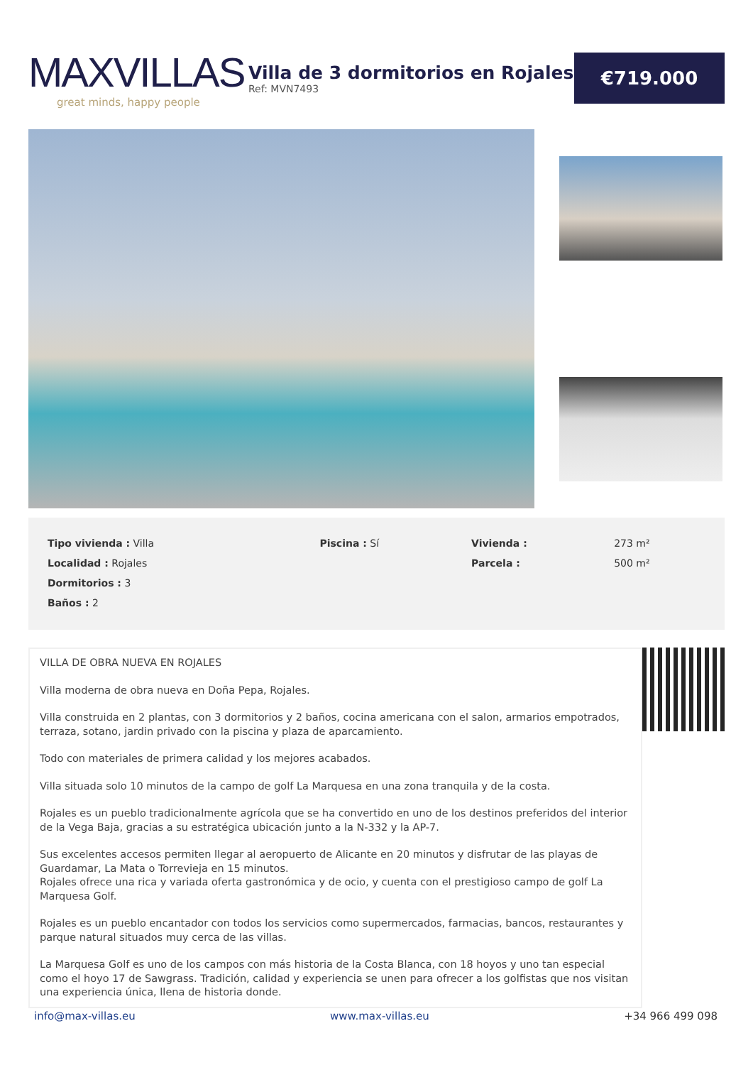MAXVILLAS
great minds, happy people
Villa de 3 dormitorios en Rojales
Ref: MVN7493
€719.000
| Tipo vivienda : Villa | Piscina : Sí | Vivienda : | 273 m² |
| Localidad : Rojales | | Parcela : | 500 m² |
| Dormitorios : 3 | | | |
| Baños : 2 | | | |
VILLA DE OBRA NUEVA EN ROJALES
Villa moderna de obra nueva en Doña Pepa, Rojales.
Villa construida en 2 plantas, con 3 dormitorios y 2 baños, cocina americana con el salon, armarios empotrados, terraza, sotano, jardin privado con la piscina y plaza de aparcamiento.
Todo con materiales de primera calidad y los mejores acabados.
Villa situada solo 10 minutos de la campo de golf La Marquesa en una zona tranquila y de la costa.
Rojales es un pueblo tradicionalmente agrícola que se ha convertido en uno de los destinos preferidos del interior de la Vega Baja, gracias a su estratégica ubicación junto a la N-332 y la AP-7.
Sus excelentes accesos permiten llegar al aeropuerto de Alicante en 20 minutos y disfrutar de las playas de Guardamar, La Mata o Torrevieja en 15 minutos.
Rojales ofrece una rica y variada oferta gastronómica y de ocio, y cuenta con el prestigioso campo de golf La Marquesa Golf.
Rojales es un pueblo encantador con todos los servicios como supermercados, farmacias, bancos, restaurantes y parque natural situados muy cerca de las villas.
La Marquesa Golf es uno de los campos con más historia de la Costa Blanca, con 18 hoyos y uno tan especial como el hoyo 17 de Sawgrass. Tradición, calidad y experiencia se unen para ofrecer a los golfistas que nos visitan una experiencia única, llena de historia donde.
info@max-villas.eu www.max-villas.eu +34 966 499 098